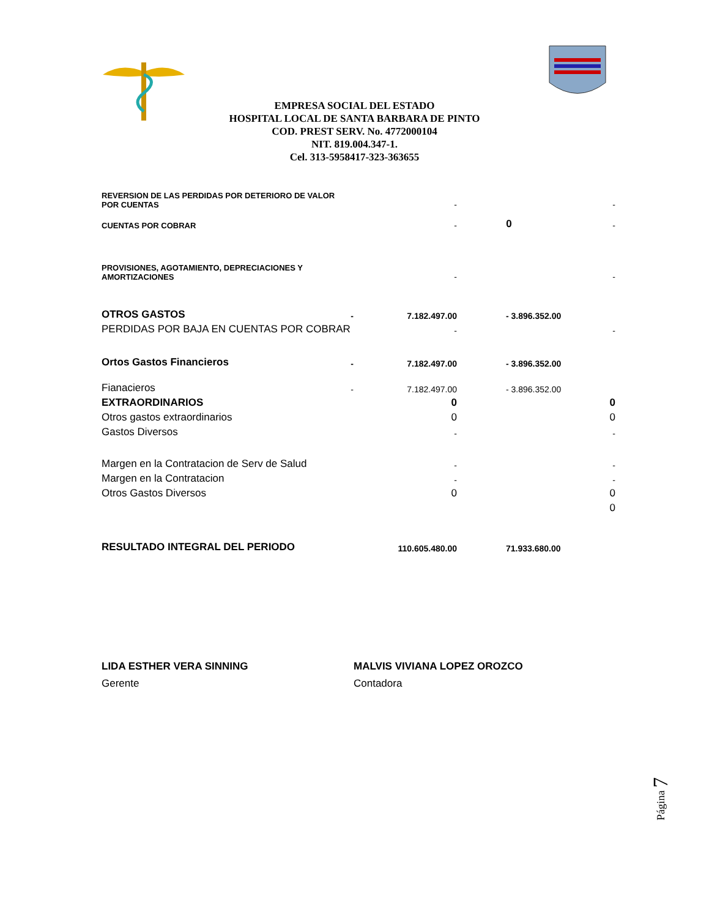EMPRESA SOCIAL DEL ESTADO
HOSPITAL LOCAL DE SANTA BARBARA DE PINTO
COD. PREST SERV. No. 4772000104
NIT. 819.004.347-1.
Cel. 313-5958417-323-363655
| REVERSION DE LAS PERDIDAS POR DETERIORO DE VALOR POR CUENTAS | | - | | - |
| CUENTAS POR COBRAR | | - | 0 | - |
| PROVISIONES, AGOTAMIENTO, DEPRECIACIONES Y AMORTIZACIONES | | - | | - |
| OTROS GASTOS | - | 7.182.497.00 | - 3.896.352.00 | |
| PERDIDAS POR BAJA EN CUENTAS POR COBRAR | | - | | - |
| Ortos Gastos Financieros | - | 7.182.497.00 | - 3.896.352.00 | |
| Fianacieros | - | 7.182.497.00 | - 3.896.352.00 | |
| EXTRAORDINARIOS | | 0 | | 0 |
| Otros gastos extraordinarios | | 0 | | 0 |
| Gastos Diversos | | - | | - |
| Margen en la Contratacion de Serv de Salud | | - | | - |
| Margen en la Contratacion | | - | | - |
| Otros Gastos Diversos | | 0 | | 0 |
| | | | | 0 |
| RESULTADO INTEGRAL DEL PERIODO | | 110.605.480.00 | 71.933.680.00 | |
LIDA ESTHER VERA SINNING
Gerente
MALVIS VIVIANA LOPEZ OROZCO
Contadora
Página 7